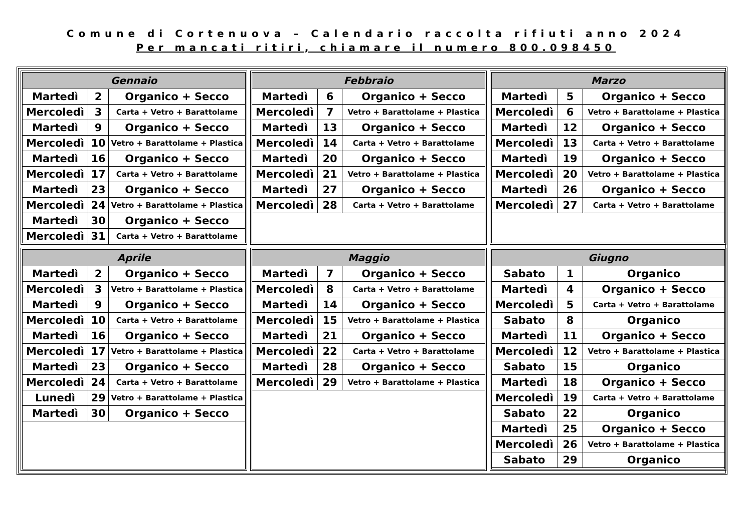Comune di Cortenuova – Calendario raccolta rifiuti anno 2024
Per mancati ritiri, chiamare il numero 800.098450
| Gennaio | | |
| --- | --- | --- |
| Martedì | 2 | Organico + Secco |
| Mercoledì | 3 | Carta + Vetro + Barattolame |
| Martedì | 9 | Organico + Secco |
| Mercoledì | 10 | Vetro + Barattolame + Plastica |
| Martedì | 16 | Organico + Secco |
| Mercoledì | 17 | Carta + Vetro + Barattolame |
| Martedì | 23 | Organico + Secco |
| Mercoledì | 24 | Vetro + Barattolame + Plastica |
| Martedì | 30 | Organico + Secco |
| Mercoledì | 31 | Carta + Vetro + Barattolame |
| Febbraio | | |
| --- | --- | --- |
| Martedì | 6 | Organico + Secco |
| Mercoledì | 7 | Vetro + Barattolame + Plastica |
| Martedì | 13 | Organico + Secco |
| Mercoledì | 14 | Carta + Vetro + Barattolame |
| Martedì | 20 | Organico + Secco |
| Mercoledì | 21 | Vetro + Barattolame + Plastica |
| Martedì | 27 | Organico + Secco |
| Mercoledì | 28 | Carta + Vetro + Barattolame |
| Marzo | | |
| --- | --- | --- |
| Martedì | 5 | Organico + Secco |
| Mercoledì | 6 | Vetro + Barattolame + Plastica |
| Martedì | 12 | Organico + Secco |
| Mercoledì | 13 | Carta + Vetro + Barattolame |
| Martedì | 19 | Organico + Secco |
| Mercoledì | 20 | Vetro + Barattolame + Plastica |
| Martedì | 26 | Organico + Secco |
| Mercoledì | 27 | Carta + Vetro + Barattolame |
| Aprile | | |
| --- | --- | --- |
| Martedì | 2 | Organico + Secco |
| Mercoledì | 3 | Vetro + Barattolame + Plastica |
| Martedì | 9 | Organico + Secco |
| Mercoledì | 10 | Carta + Vetro + Barattolame |
| Martedì | 16 | Organico + Secco |
| Mercoledì | 17 | Vetro + Barattolame + Plastica |
| Martedì | 23 | Organico + Secco |
| Mercoledì | 24 | Carta + Vetro + Barattolame |
| Lunedì | 29 | Vetro + Barattolame + Plastica |
| Martedì | 30 | Organico + Secco |
| Maggio | | |
| --- | --- | --- |
| Martedì | 7 | Organico + Secco |
| Mercoledì | 8 | Carta + Vetro + Barattolame |
| Martedì | 14 | Organico + Secco |
| Mercoledì | 15 | Vetro + Barattolame + Plastica |
| Martedì | 21 | Organico + Secco |
| Mercoledì | 22 | Carta + Vetro + Barattolame |
| Martedì | 28 | Organico + Secco |
| Mercoledì | 29 | Vetro + Barattolame + Plastica |
| Giugno | | |
| --- | --- | --- |
| Sabato | 1 | Organico |
| Martedì | 4 | Organico + Secco |
| Mercoledì | 5 | Carta + Vetro + Barattolame |
| Sabato | 8 | Organico |
| Martedì | 11 | Organico + Secco |
| Mercoledì | 12 | Vetro + Barattolame + Plastica |
| Sabato | 15 | Organico |
| Martedì | 18 | Organico + Secco |
| Mercoledì | 19 | Carta + Vetro + Barattolame |
| Sabato | 22 | Organico |
| Martedì | 25 | Organico + Secco |
| Mercoledì | 26 | Vetro + Barattolame + Plastica |
| Sabato | 29 | Organico |